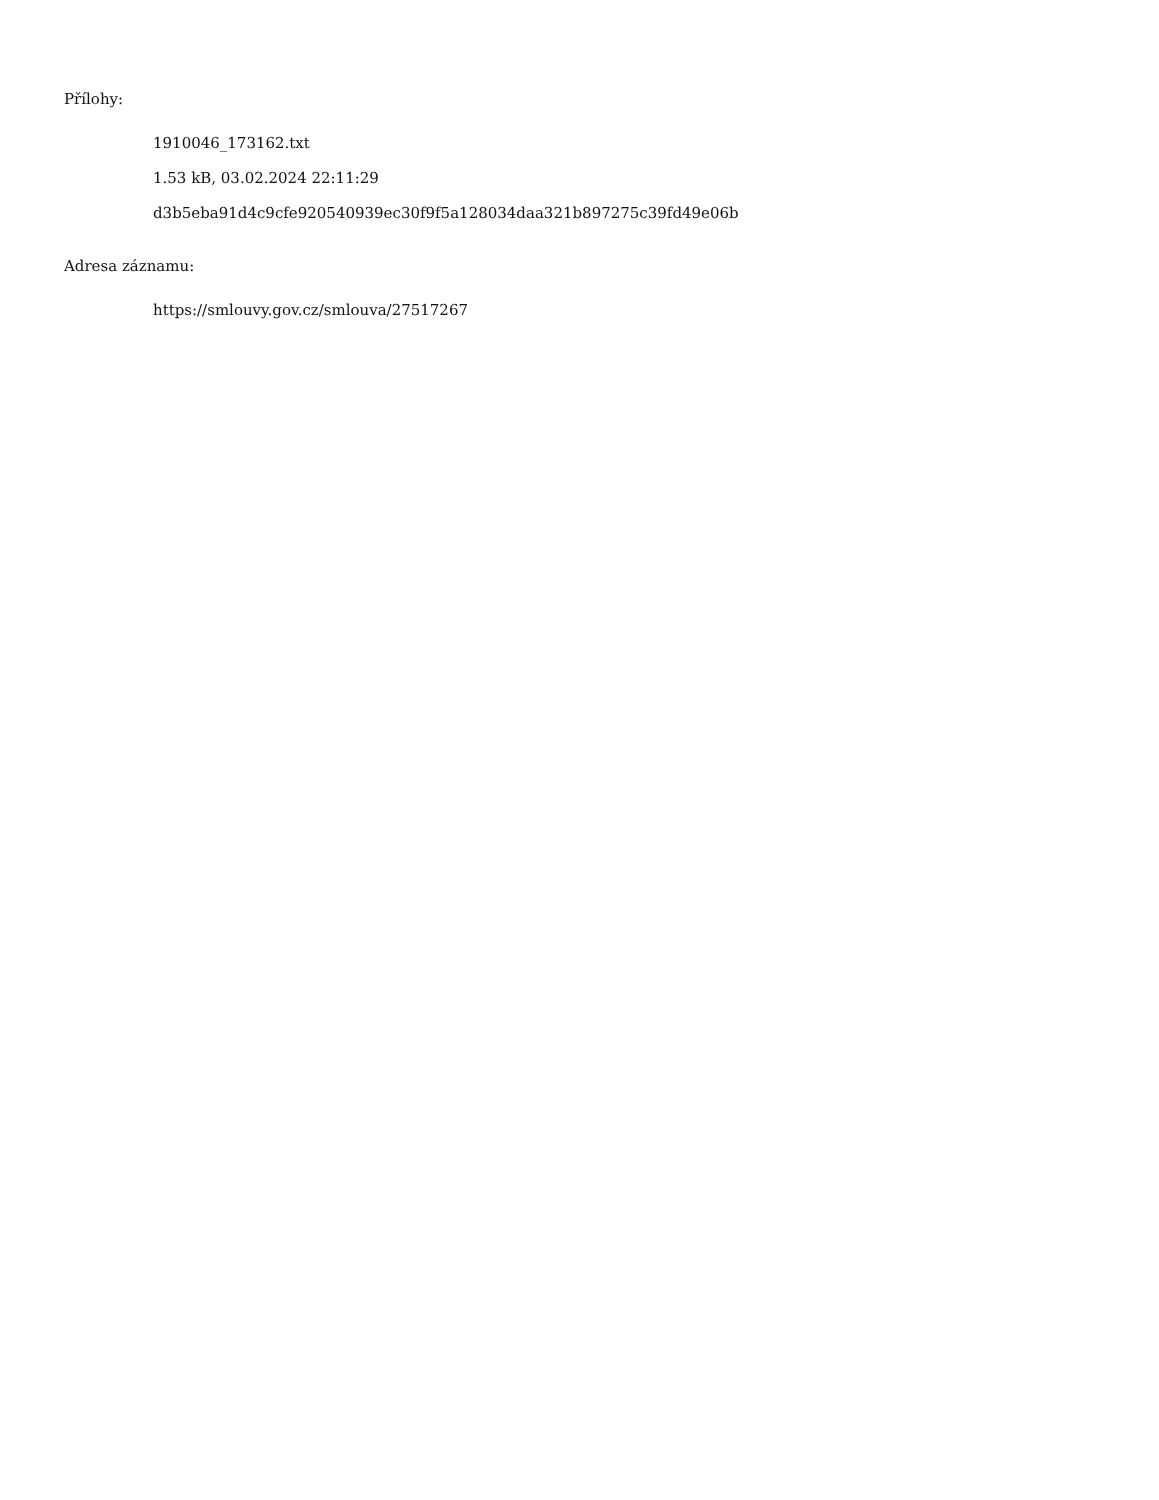Přílohy:
1910046_173162.txt
1.53 kB, 03.02.2024 22:11:29
d3b5eba91d4c9cfe920540939ec30f9f5a128034daa321b897275c39fd49e06b
Adresa záznamu:
https://smlouvy.gov.cz/smlouva/27517267